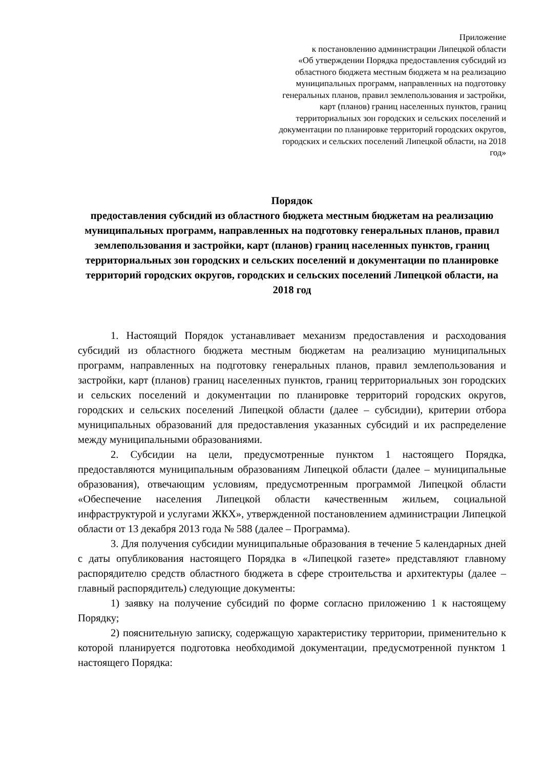Приложение
к постановлению администрации Липецкой области
«Об утверждении Порядка предоставления субсидий из областного бюджета местным бюджета м на реализацию муниципальных программ, направленных на подготовку генеральных планов, правил землепользования и застройки, карт (планов) границ населенных пунктов, границ территориальных зон городских и сельских поселений и документации по планировке территорий городских округов, городских и сельских поселений Липецкой области, на 2018 год»
Порядок
предоставления субсидий из областного бюджета местным бюджетам на реализацию муниципальных программ, направленных на подготовку генеральных планов, правил землепользования и застройки, карт (планов) границ населенных пунктов, границ территориальных зон городских и сельских поселений и документации по планировке территорий городских округов, городских и сельских поселений Липецкой области, на 2018 год
1. Настоящий Порядок устанавливает механизм предоставления и расходования субсидий из областного бюджета местным бюджетам на реализацию муниципальных программ, направленных на подготовку генеральных планов, правил землепользования и застройки, карт (планов) границ населенных пунктов, границ территориальных зон городских и сельских поселений и документации по планировке территорий городских округов, городских и сельских поселений Липецкой области (далее – субсидии), критерии отбора муниципальных образований для предоставления указанных субсидий и их распределение между муниципальными образованиями.
2. Субсидии на цели, предусмотренные пунктом 1 настоящего Порядка, предоставляются муниципальным образованиям Липецкой области (далее – муниципальные образования), отвечающим условиям, предусмотренным программой Липецкой области «Обеспечение населения Липецкой области качественным жильем, социальной инфраструктурой и услугами ЖКХ», утвержденной постановлением администрации Липецкой области от 13 декабря 2013 года № 588 (далее – Программа).
3. Для получения субсидии муниципальные образования в течение 5 календарных дней с даты опубликования настоящего Порядка в «Липецкой газете» представляют главному распорядителю средств областного бюджета в сфере строительства и архитектуры (далее – главный распорядитель) следующие документы:
1) заявку на получение субсидий по форме согласно приложению 1 к настоящему Порядку;
2) пояснительную записку, содержащую характеристику территории, применительно к которой планируется подготовка необходимой документации, предусмотренной пунктом 1 настоящего Порядка: